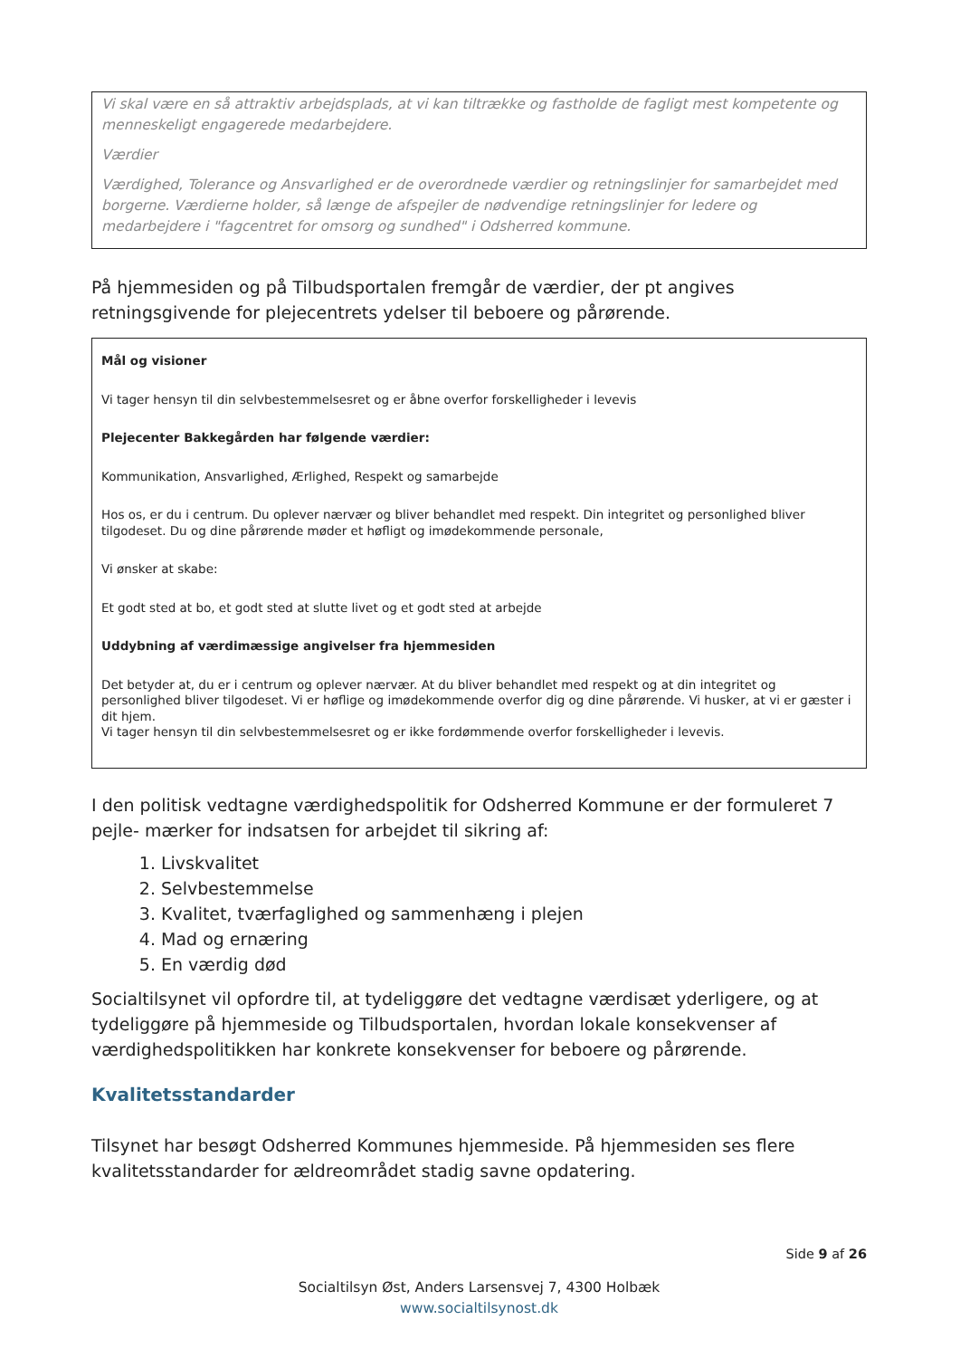Vi skal være en så attraktiv arbejdsplads, at vi kan tiltrække og fastholde de fagligt mest kompetente og menneskeligt engagerede medarbejdere.
Værdier
Værdighed, Tolerance og Ansvarlighed er de overordnede værdier og retningslinjer for samarbejdet med borgerne. Værdierne holder, så længe de afspejler de nødvendige retningslinjer for ledere og medarbejdere i "fagcentret for omsorg og sundhed" i Odsherred kommune.
På hjemmesiden og på Tilbudsportalen fremgår de værdier, der pt angives retningsgivende for plejecentrets ydelser til beboere og pårørende.
Mål og visioner
Vi tager hensyn til din selvbestemmelsesret og er åbne overfor forskelligheder i levevis
Plejecenter Bakkegården har følgende værdier:
Kommunikation, Ansvarlighed, Ærlighed, Respekt og samarbejde
Hos os, er du i centrum. Du oplever nærvær og bliver behandlet med respekt. Din integritet og personlighed bliver tilgodeset. Du og dine pårørende møder et høfligt og imødekommende personale,
Vi ønsker at skabe:
Et godt sted at bo, et godt sted at slutte livet og et godt sted at arbejde
Uddybning af værdimæssige angivelser fra hjemmesiden
Det betyder at, du er i centrum og oplever nærvær. At du bliver behandlet med respekt og at din integritet og personlighed bliver tilgodeset. Vi er høflige og imødekommende overfor dig og dine pårørende. Vi husker, at vi er gæster i dit hjem.
Vi tager hensyn til din selvbestemmelsesret og er ikke fordømmende overfor forskelligheder i levevis.
I den politisk vedtagne værdighedspolitik for Odsherred Kommune er der formuleret 7 pejle- mærker for indsatsen for arbejdet til sikring af:
1. Livskvalitet
2. Selvbestemmelse
3. Kvalitet, tværfaglighed og sammenhæng i plejen
4. Mad og ernæring
5. En værdig død
Socialtilsynet vil opfordre til, at tydeliggøre det vedtagne værdisæt yderligere, og at tydeliggøre på hjemmeside og Tilbudsportalen, hvordan lokale konsekvenser af værdighedspolitikken har konkrete konsekvenser for beboere og pårørende.
Kvalitetsstandarder
Tilsynet har besøgt Odsherred Kommunes hjemmeside. På hjemmesiden ses flere kvalitetsstandarder for ældreområdet stadig savne opdatering.
Side 9 af 26
Socialtilsyn Øst, Anders Larsensvej 7, 4300 Holbæk
www.socialtilsynost.dk